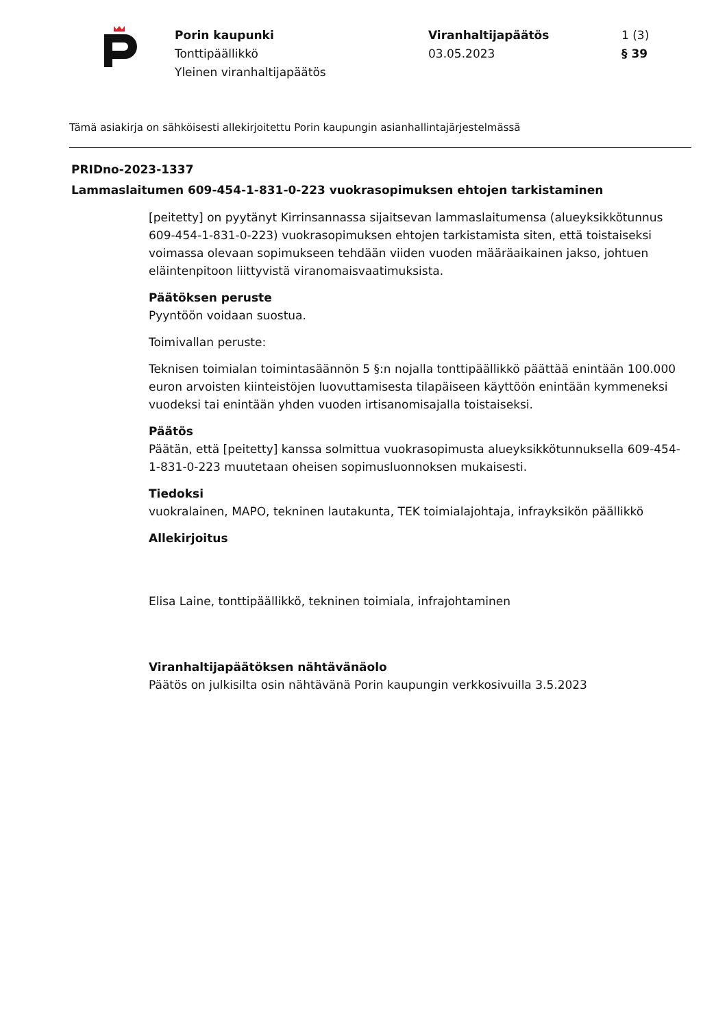Porin kaupunki
Tonttipäällikkö
Yleinen viranhaltijapäätös
Viranhaltijapäätös
03.05.2023
1 (3)
§ 39
Tämä asiakirja on sähköisesti allekirjoitettu Porin kaupungin asianhallintajärjestelmässä
PRIDno-2023-1337
Lammaslaitumen 609-454-1-831-0-223 vuokrasopimuksen ehtojen tarkistaminen
[peitetty] on pyytänyt Kirrinsannassa sijaitsevan lammaslaitumensa (alueyksikkötunnus 609-454-1-831-0-223) vuokrasopimuksen ehtojen tarkistamista siten, että toistaiseksi voimassa olevaan sopimukseen tehdään viiden vuoden määräaikainen jakso, johtuen eläintenpitoon liittyvistä viranomaisvaatimuksista.
Päätöksen peruste
Pyyntöön voidaan suostua.
Toimivallan peruste:
Teknisen toimialan toimintasäännön 5 §:n nojalla tonttipäällikkö päättää enintään 100.000 euron arvoisten kiinteistöjen luovuttamisesta tilapäiseen käyttöön enintään kymmeneksi vuodeksi tai enintään yhden vuoden irtisanomisajalla toistaiseksi.
Päätös
Päätän, että [peitetty] kanssa solmittua vuokrasopimusta alueyksikkötunnuksella 609-454-1-831-0-223 muutetaan oheisen sopimusluonnoksen mukaisesti.
Tiedoksi
vuokralainen, MAPO, tekninen lautakunta, TEK toimialajohtaja, infrayksikön päällikkö
Allekirjoitus
Elisa Laine, tonttipäällikkö, tekninen toimiala, infrajohtaminen
Viranhaltijapäätöksen nähtävänäolo
Päätös on julkisilta osin nähtävänä Porin kaupungin verkkosivuilla 3.5.2023